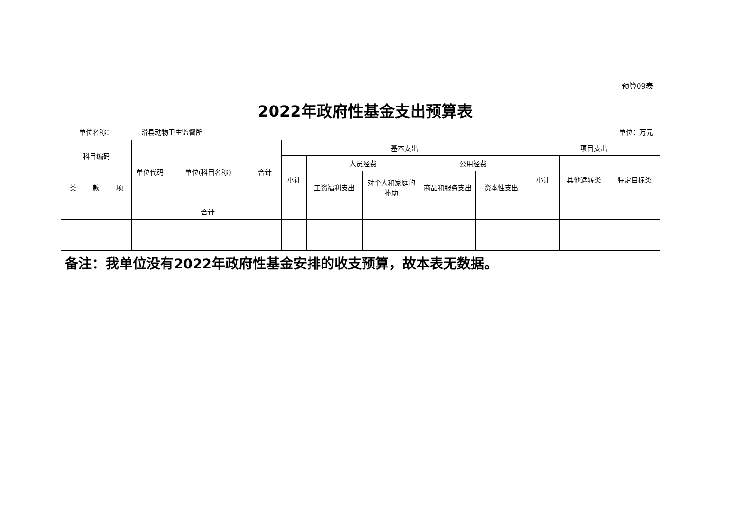预算09表
2022年政府性基金支出预算表
单位名称： 滑县动物卫生监督所 单位：万元
| 科目编码 | | | 单位代码 | 单位(科目名称) | 合计 | 基本支出 | | | | | 项目支出 | | |
| --- | --- | --- | --- | --- | --- | --- | --- | --- | --- | --- | --- | --- | --- |
| | | | | | | 小计 | 人员经费 | | 公用经费 | | 小计 | 其他运转类 | 特定目标类 |
| 类 | 款 | 项 | | | | | 工资福利支出 | 对个人和家庭的补助 | 商品和服务支出 | 资本性支出 | | | |
| | | | | 合计 | | | | | | | | | |
备注：我单位没有2022年政府性基金安排的收支预算，故本表无数据。